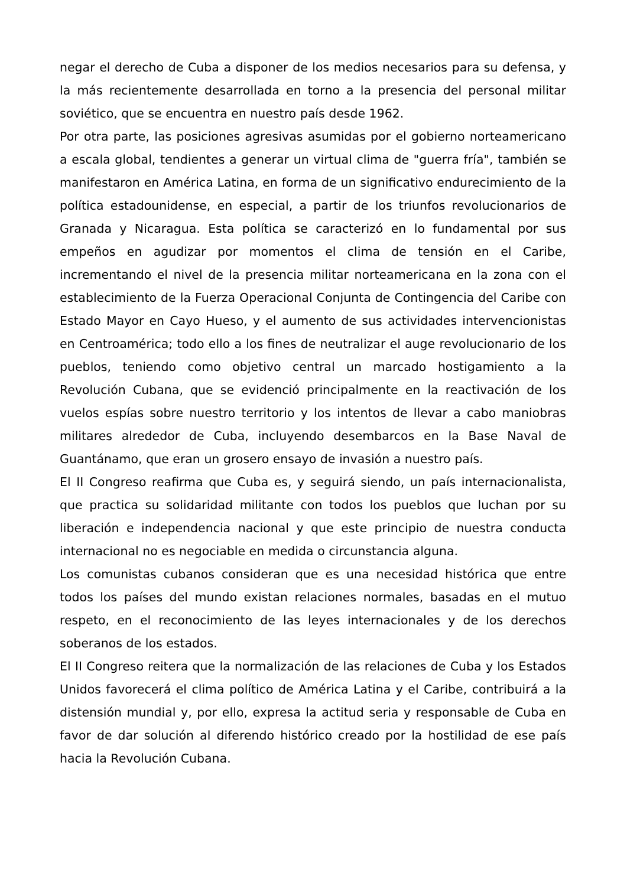negar el derecho de Cuba a disponer de los medios necesarios para su defensa, y la más recientemente desarrollada en torno a la presencia del personal militar soviético, que se encuentra en nuestro país desde 1962.
Por otra parte, las posiciones agresivas asumidas por el gobierno norteamericano a escala global, tendientes a generar un virtual clima de "guerra fría", también se manifestaron en América Latina, en forma de un significativo endurecimiento de la política estadounidense, en especial, a partir de los triunfos revolucionarios de Granada y Nicaragua. Esta política se caracterizó en lo fundamental por sus empeños en agudizar por momentos el clima de tensión en el Caribe, incrementando el nivel de la presencia militar norteamericana en la zona con el establecimiento de la Fuerza Operacional Conjunta de Contingencia del Caribe con Estado Mayor en Cayo Hueso, y el aumento de sus actividades intervencionistas en Centroamérica; todo ello a los fines de neutralizar el auge revolucionario de los pueblos, teniendo como objetivo central un marcado hostigamiento a la Revolución Cubana, que se evidenció principalmente en la reactivación de los vuelos espías sobre nuestro territorio y los intentos de llevar a cabo maniobras militares alrededor de Cuba, incluyendo desembarcos en la Base Naval de Guantánamo, que eran un grosero ensayo de invasión a nuestro país.
El II Congreso reafirma que Cuba es, y seguirá siendo, un país internacionalista, que practica su solidaridad militante con todos los pueblos que luchan por su liberación e independencia nacional y que este principio de nuestra conducta internacional no es negociable en medida o circunstancia alguna.
Los comunistas cubanos consideran que es una necesidad histórica que entre todos los países del mundo existan relaciones normales, basadas en el mutuo respeto, en el reconocimiento de las leyes internacionales y de los derechos soberanos de los estados.
El II Congreso reitera que la normalización de las relaciones de Cuba y los Estados Unidos favorecerá el clima político de América Latina y el Caribe, contribuirá a la distensión mundial y, por ello, expresa la actitud seria y responsable de Cuba en favor de dar solución al diferendo histórico creado por la hostilidad de ese país hacia la Revolución Cubana.